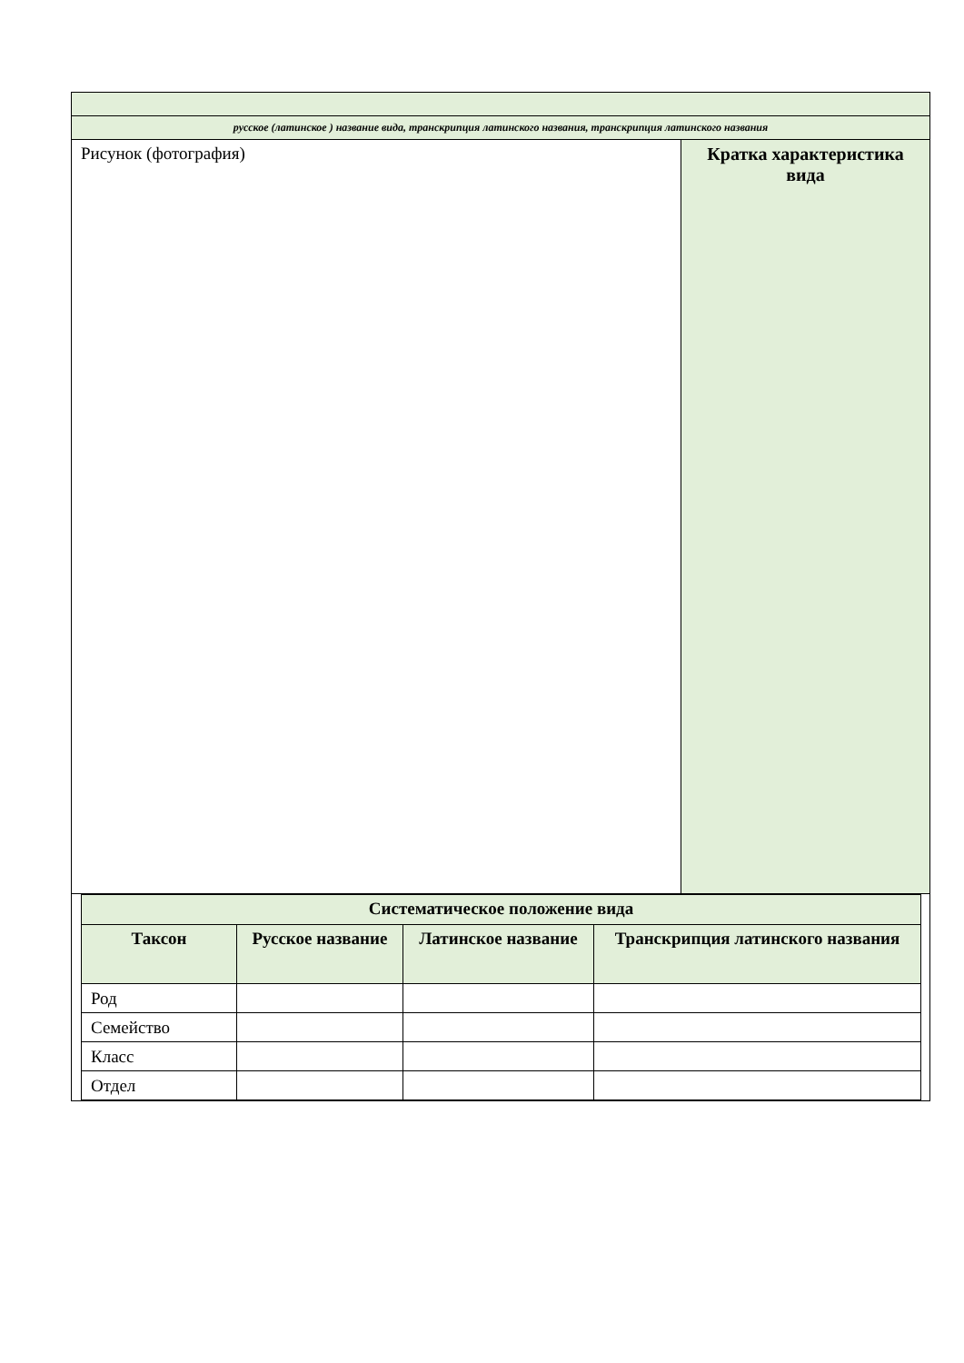| русское (латинское ) название вида, транскрипция латинского названия, транскрипция латинского названия | |
| Рисунок (фотография) | Кратка характеристика вида |
| / Систематическое положение вида / / / / / --- / --- / --- / --- / / Таксон / Русское название / Латинское название / Транскрипция латинского названия / / Род / / / / / Семейство / / / / / Класс / / / / / Отдел / / / / | |